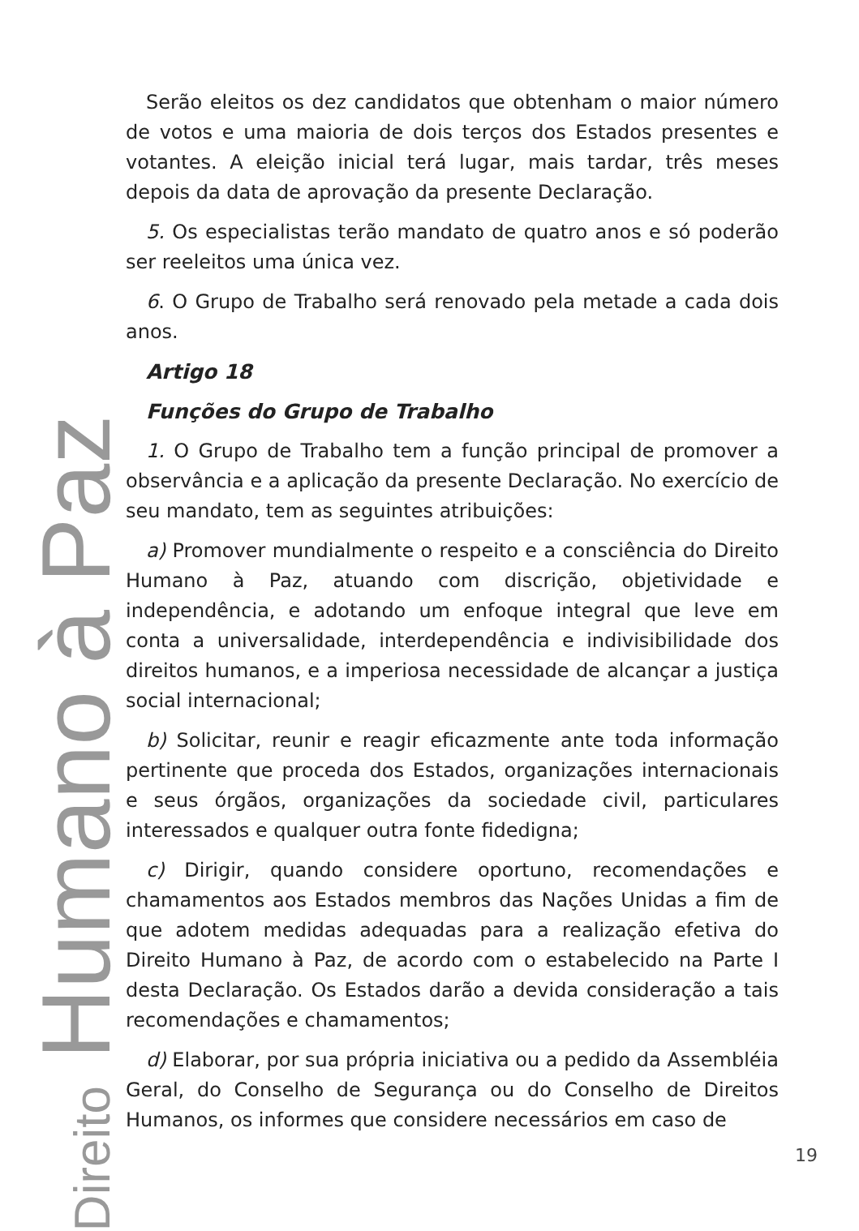Direito Humano à Paz
Serão eleitos os dez candidatos que obtenham o maior número de votos e uma maioria de dois terços dos Estados presentes e votantes. A eleição inicial terá lugar, mais tardar, três meses depois da data de aprovação da presente Declaração.
5. Os especialistas terão mandato de quatro anos e só poderão ser reeleitos uma única vez.
6. O Grupo de Trabalho será renovado pela metade a cada dois anos.
Artigo 18
Funções do Grupo de Trabalho
1. O Grupo de Trabalho tem a função principal de promover a observância e a aplicação da presente Declaração. No exercício de seu mandato, tem as seguintes atribuições:
a) Promover mundialmente o respeito e a consciência do Direito Humano à Paz, atuando com discrição, objetividade e independência, e adotando um enfoque integral que leve em conta a universalidade, interdependência e indivisibilidade dos direitos humanos, e a imperiosa necessidade de alcançar a justiça social internacional;
b) Solicitar, reunir e reagir eficazmente ante toda informação pertinente que proceda dos Estados, organizações internacionais e seus órgãos, organizações da sociedade civil, particulares interessados e qualquer outra fonte fidedigna;
c) Dirigir, quando considere oportuno, recomendações e chamamentos aos Estados membros das Nações Unidas a fim de que adotem medidas adequadas para a realização efetiva do Direito Humano à Paz, de acordo com o estabelecido na Parte I desta Declaração. Os Estados darão a devida consideração a tais recomendações e chamamentos;
d) Elaborar, por sua própria iniciativa ou a pedido da Assembléia Geral, do Conselho de Segurança ou do Conselho de Direitos Humanos, os informes que considere necessários em caso de
19